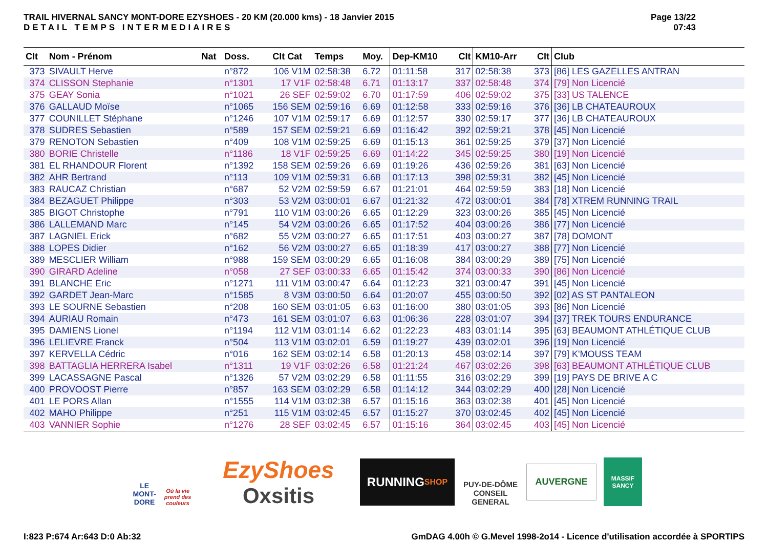TRAIL HIVERNAL SANCY MONT-DORE EZYSHOES - 20 KM (20.000 kms) - 18 Janvier 2015
DETAIL TEMPS INTERMEDIAIRES
Page 13/22
07:43
| Clt | Nom - Prénom | Nat | Doss. | Clt Cat | Temps | Moy. | Dep-KM10 | Clt | KM10-Arr | Clt | Club |
| --- | --- | --- | --- | --- | --- | --- | --- | --- | --- | --- | --- |
| 373 | SIVAULT Herve | | n°872 | 106 V1M | 02:58:38 | 6.72 | 01:11:58 | 317 | 02:58:38 | 373 | [86] LES GAZELLES ANTRAN |
| 374 | CLISSON Stephanie | | n°1301 | 17 V1F | 02:58:48 | 6.71 | 01:13:17 | 337 | 02:58:48 | 374 | [79] Non Licencié |
| 375 | GEAY Sonia | | n°1021 | 26 SEF | 02:59:02 | 6.70 | 01:17:59 | 406 | 02:59:02 | 375 | [33] US TALENCE |
| 376 | GALLAUD Moïse | | n°1065 | 156 SEM | 02:59:16 | 6.69 | 01:12:58 | 333 | 02:59:16 | 376 | [36] LB CHATEAUROUX |
| 377 | COUNILLET Stéphane | | n°1246 | 107 V1M | 02:59:17 | 6.69 | 01:12:57 | 330 | 02:59:17 | 377 | [36] LB CHATEAUROUX |
| 378 | SUDRES Sebastien | | n°589 | 157 SEM | 02:59:21 | 6.69 | 01:16:42 | 392 | 02:59:21 | 378 | [45] Non Licencié |
| 379 | RENOTON Sebastien | | n°409 | 108 V1M | 02:59:25 | 6.69 | 01:15:13 | 361 | 02:59:25 | 379 | [37] Non Licencié |
| 380 | BORIE Christelle | | n°1186 | 18 V1F | 02:59:25 | 6.69 | 01:14:22 | 345 | 02:59:25 | 380 | [19] Non Licencié |
| 381 | EL RHANDOUR Florent | | n°1392 | 158 SEM | 02:59:26 | 6.69 | 01:19:26 | 436 | 02:59:26 | 381 | [63] Non Licencié |
| 382 | AHR Bertrand | | n°113 | 109 V1M | 02:59:31 | 6.68 | 01:17:13 | 398 | 02:59:31 | 382 | [45] Non Licencié |
| 383 | RAUCAZ Christian | | n°687 | 52 V2M | 02:59:59 | 6.67 | 01:21:01 | 464 | 02:59:59 | 383 | [18] Non Licencié |
| 384 | BEZAGUET Philippe | | n°303 | 53 V2M | 03:00:01 | 6.67 | 01:21:32 | 472 | 03:00:01 | 384 | [78] XTREM RUNNING TRAIL |
| 385 | BIGOT Christophe | | n°791 | 110 V1M | 03:00:26 | 6.65 | 01:12:29 | 323 | 03:00:26 | 385 | [45] Non Licencié |
| 386 | LALLEMAND Marc | | n°145 | 54 V2M | 03:00:26 | 6.65 | 01:17:52 | 404 | 03:00:26 | 386 | [77] Non Licencié |
| 387 | LAGNIEL Erick | | n°682 | 55 V2M | 03:00:27 | 6.65 | 01:17:51 | 403 | 03:00:27 | 387 | [78] DOMONT |
| 388 | LOPES Didier | | n°162 | 56 V2M | 03:00:27 | 6.65 | 01:18:39 | 417 | 03:00:27 | 388 | [77] Non Licencié |
| 389 | MESCLIER William | | n°988 | 159 SEM | 03:00:29 | 6.65 | 01:16:08 | 384 | 03:00:29 | 389 | [75] Non Licencié |
| 390 | GIRARD Adeline | | n°058 | 27 SEF | 03:00:33 | 6.65 | 01:15:42 | 374 | 03:00:33 | 390 | [86] Non Licencié |
| 391 | BLANCHE Eric | | n°1271 | 111 V1M | 03:00:47 | 6.64 | 01:12:23 | 321 | 03:00:47 | 391 | [45] Non Licencié |
| 392 | GARDET Jean-Marc | | n°1585 | 8 V3M | 03:00:50 | 6.64 | 01:20:07 | 455 | 03:00:50 | 392 | [02] AS ST PANTALEON |
| 393 | LE SOURNE Sebastien | | n°208 | 160 SEM | 03:01:05 | 6.63 | 01:16:00 | 380 | 03:01:05 | 393 | [86] Non Licencié |
| 394 | AURIAU Romain | | n°473 | 161 SEM | 03:01:07 | 6.63 | 01:06:36 | 228 | 03:01:07 | 394 | [37] TREK TOURS ENDURANCE |
| 395 | DAMIENS Lionel | | n°1194 | 112 V1M | 03:01:14 | 6.62 | 01:22:23 | 483 | 03:01:14 | 395 | [63] BEAUMONT ATHLÉTIQUE CLUB |
| 396 | LELIEVRE Franck | | n°504 | 113 V1M | 03:02:01 | 6.59 | 01:19:27 | 439 | 03:02:01 | 396 | [19] Non Licencié |
| 397 | KERVELLA Cédric | | n°016 | 162 SEM | 03:02:14 | 6.58 | 01:20:13 | 458 | 03:02:14 | 397 | [79] K'MOUSS TEAM |
| 398 | BATTAGLIA HERRERA Isabel | | n°1311 | 19 V1F | 03:02:26 | 6.58 | 01:21:24 | 467 | 03:02:26 | 398 | [63] BEAUMONT ATHLÉTIQUE CLUB |
| 399 | LACASSAGNE Pascal | | n°1326 | 57 V2M | 03:02:29 | 6.58 | 01:11:55 | 316 | 03:02:29 | 399 | [19] PAYS DE BRIVE A C |
| 400 | PROVOOST Pierre | | n°857 | 163 SEM | 03:02:29 | 6.58 | 01:14:12 | 344 | 03:02:29 | 400 | [28] Non Licencié |
| 401 | LE PORS Allan | | n°1555 | 114 V1M | 03:02:38 | 6.57 | 01:15:16 | 363 | 03:02:38 | 401 | [45] Non Licencié |
| 402 | MAHO Philippe | | n°251 | 115 V1M | 03:02:45 | 6.57 | 01:15:27 | 370 | 03:02:45 | 402 | [45] Non Licencié |
| 403 | VANNIER Sophie | | n°1276 | 28 SEF | 03:02:45 | 6.57 | 01:15:16 | 364 | 03:02:45 | 403 | [45] Non Licencié |
LE MONT-DORE
Où la vie prend des couleurs
EzyShoes
Oxsitis
RUNNING
SHOP
PUY-DE-DÔME
CONSEIL GENERAL
AUVERGNE
MASSIF SANCY
I:823 P:674 Ar:643 D:0 Ab:32 GmDAG 4.00h © G.Mevel 1998-2o14 - Licence d'utilisation accordée à SPORTIPS